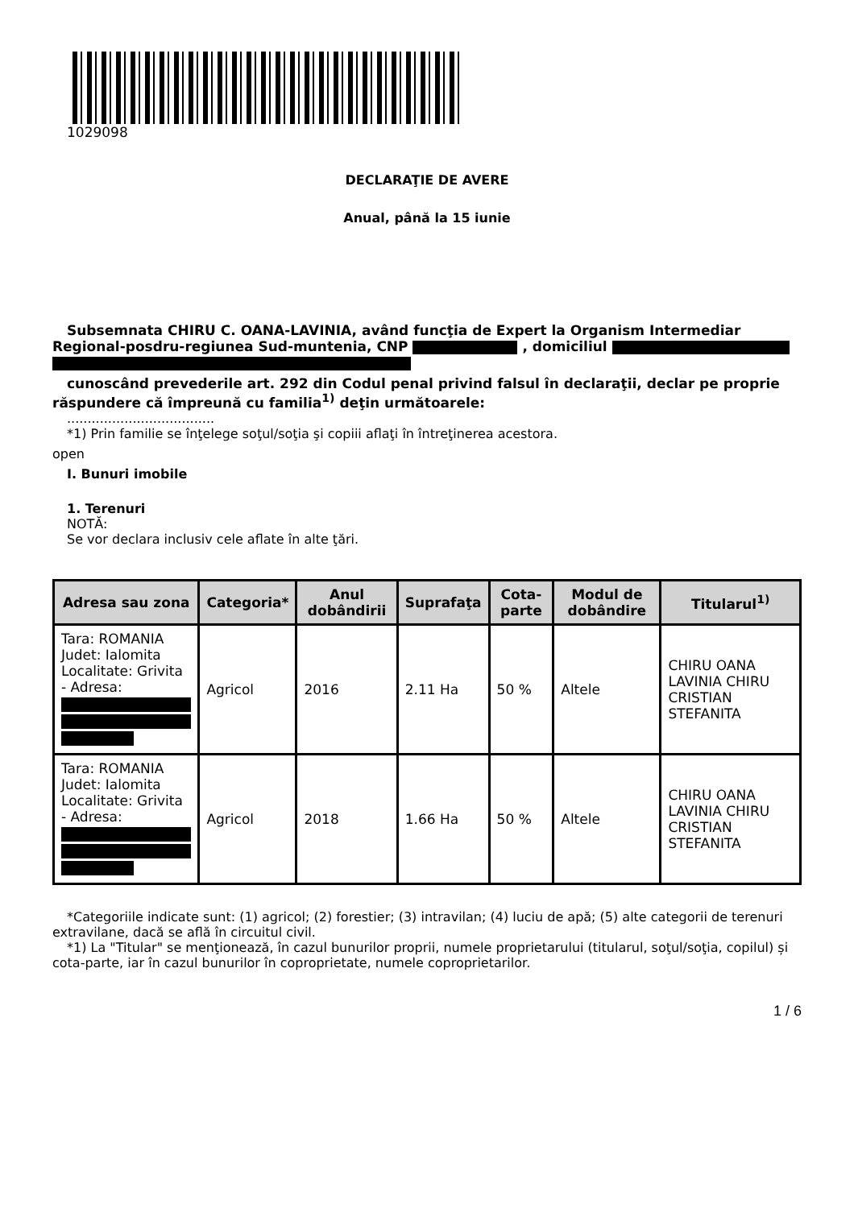1029098
DECLARAŢIE DE AVERE
Anual, până la 15 iunie
Subsemnata CHIRU C. OANA-LAVINIA, având funcţia de Expert la Organism Intermediar Regional-posdru-regiunea Sud-muntenia, CNP , domiciliul
cunoscând prevederile art. 292 din Codul penal privind falsul în declaraţii, declar pe proprie răspundere că împreună cu familia<sup>1)</sup> deţin următoarele:
....................................
*1) Prin familie se înţelege soţul/soţia şi copiii aflaţi în întreţinerea acestora.
open
I. Bunuri imobile
1. Terenuri
NOTĂ:
Se vor declara inclusiv cele aflate în alte ţări.
| Adresa sau zona | Categoria* | Anul dobândirii | Suprafaţa | Cota-parte | Modul de dobândire | Titularul<sup>1)</sup> |
| --- | --- | --- | --- | --- | --- | --- |
| Tara: ROMANIA Judet: Ialomita Localitate: Grivita - Adresa: | Agricol | 2016 | 2.11 Ha | 50 % | Altele | CHIRU OANA LAVINIA CHIRU CRISTIAN STEFANITA |
| Tara: ROMANIA Judet: Ialomita Localitate: Grivita - Adresa: | Agricol | 2018 | 1.66 Ha | 50 % | Altele | CHIRU OANA LAVINIA CHIRU CRISTIAN STEFANITA |
*Categoriile indicate sunt: (1) agricol; (2) forestier; (3) intravilan; (4) luciu de apă; (5) alte categorii de terenuri extravilane, dacă se află în circuitul civil.
*1) La "Titular" se menţionează, în cazul bunurilor proprii, numele proprietarului (titularul, soţul/soţia, copilul) și cota-parte, iar în cazul bunurilor în coproprietate, numele coproprietarilor.
1 / 6